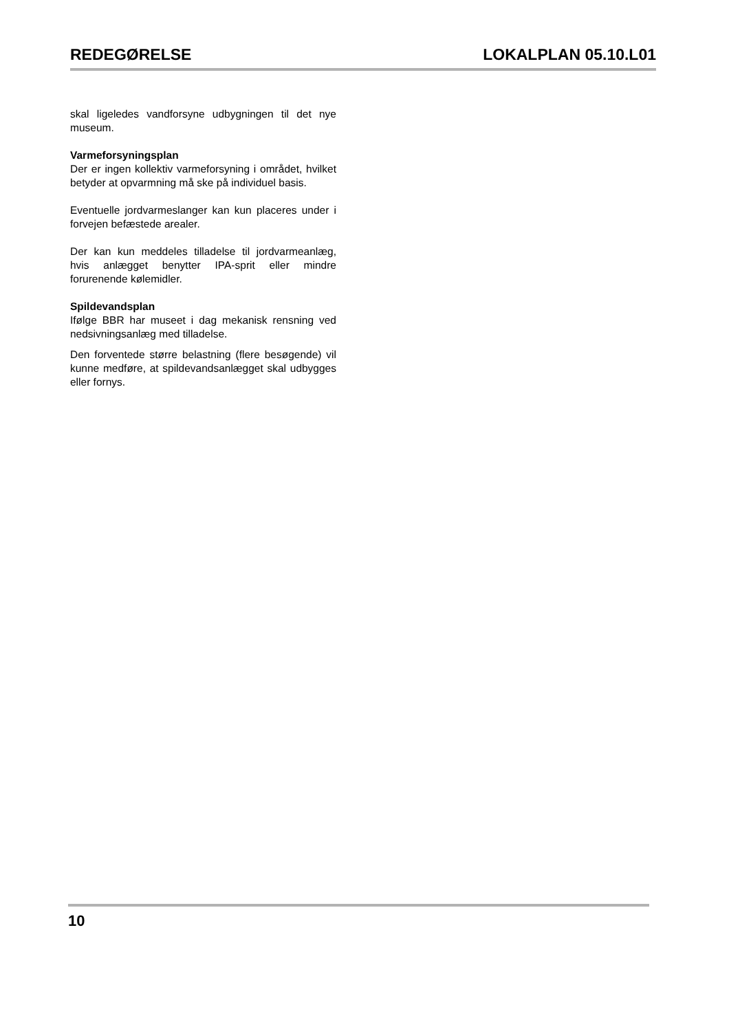REDEGØRELSE LOKALPLAN 05.10.L01
skal ligeledes vandforsyne udbygningen til det nye museum.
Varmeforsyningsplan
Der er ingen kollektiv varmeforsyning i området, hvilket betyder at opvarmning må ske på individuel basis.
Eventuelle jordvarmeslanger kan kun placeres under i forvejen befæstede arealer.
Der kan kun meddeles tilladelse til jordvarmeanlæg, hvis anlægget benytter IPA-sprit eller mindre forurenende kølemidler.
Spildevandsplan
Ifølge BBR har museet i dag mekanisk rensning ved nedsivningsanlæg med tilladelse.
Den forventede større belastning (flere besøgende) vil kunne medføre, at spildevandsanlægget skal udbygges eller fornys.
10